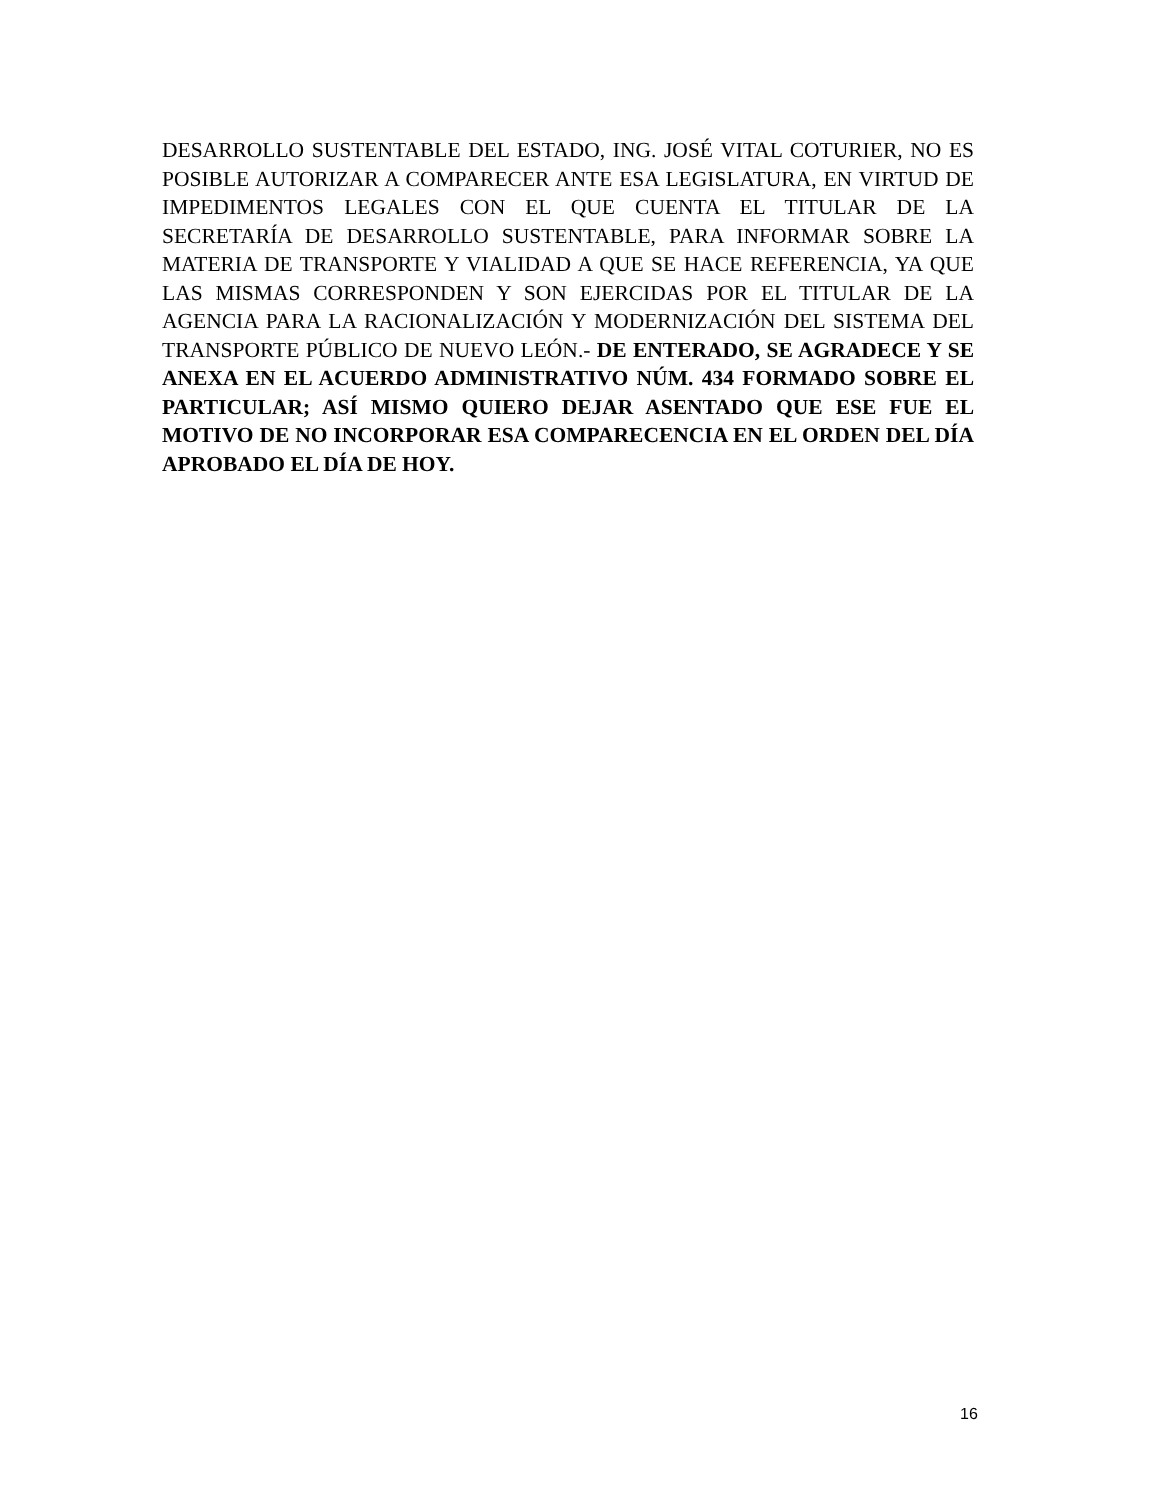DESARROLLO SUSTENTABLE DEL ESTADO, ING. JOSÉ VITAL COTURIER, NO ES POSIBLE AUTORIZAR A COMPARECER ANTE ESA LEGISLATURA, EN VIRTUD DE IMPEDIMENTOS LEGALES CON EL QUE CUENTA EL TITULAR DE LA SECRETARÍA DE DESARROLLO SUSTENTABLE, PARA INFORMAR SOBRE LA MATERIA DE TRANSPORTE Y VIALIDAD A QUE SE HACE REFERENCIA, YA QUE LAS MISMAS CORRESPONDEN Y SON EJERCIDAS POR EL TITULAR DE LA AGENCIA PARA LA RACIONALIZACIÓN Y MODERNIZACIÓN DEL SISTEMA DEL TRANSPORTE PÚBLICO DE NUEVO LEÓN.- DE ENTERADO, SE AGRADECE Y SE ANEXA EN EL ACUERDO ADMINISTRATIVO NÚM. 434 FORMADO SOBRE EL PARTICULAR; ASÍ MISMO QUIERO DEJAR ASENTADO QUE ESE FUE EL MOTIVO DE NO INCORPORAR ESA COMPARECENCIA EN EL ORDEN DEL DÍA APROBADO EL DÍA DE HOY.
16